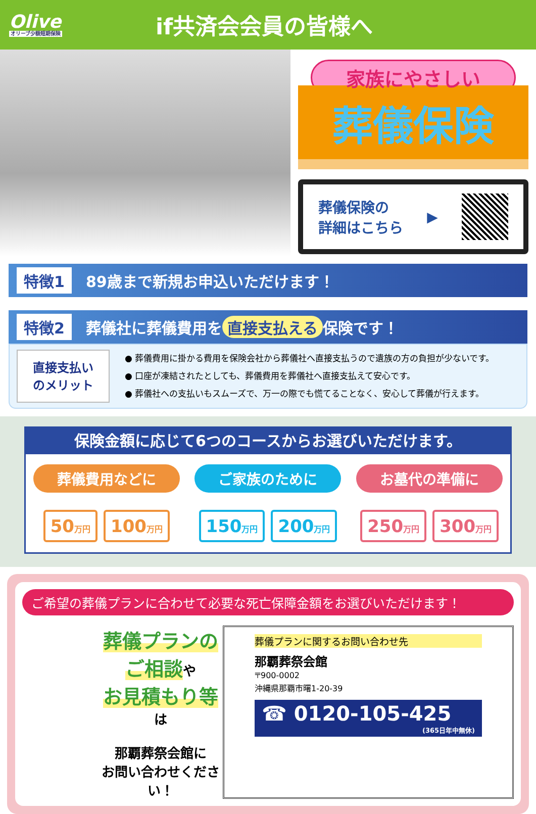Olive
オリーブ少額短期保険
if共済会会員の皆様へ
家族にやさしい
葬儀保険
葬儀保険の
詳細はこちら
▶
特徴1 89歳まで新規お申込いただけます！
特徴2 葬儀社に葬儀費用を 直接支払える 保険です！
直接支払い
のメリット
● 葬儀費用に掛かる費用を保険会社から葬儀社へ直接支払うので遺族の方の負担が少ないです。
● 口座が凍結されたとしても、葬儀費用を葬儀社へ直接支払えて安心です。
● 葬儀社への支払いもスムーズで、万一の際でも慌てることなく、安心して葬儀が行えます。
保険金額に応じて6つのコースからお選びいただけます。
葬儀費用などに
50万円
100万円
ご家族のために
150万円
200万円
お墓代の準備に
250万円
300万円
ご希望の葬儀プランに合わせて必要な死亡保障金額をお選びいただけます！
葬儀プランのご相談や
お見積もり等は
那覇葬祭会館に
お問い合わせください！
葬儀プランに関するお問い合わせ先
那覇葬祭会館
〒900-0002
沖縄県那覇市曙1-20-39
☎ 0120-105-425
(365日年中無休)